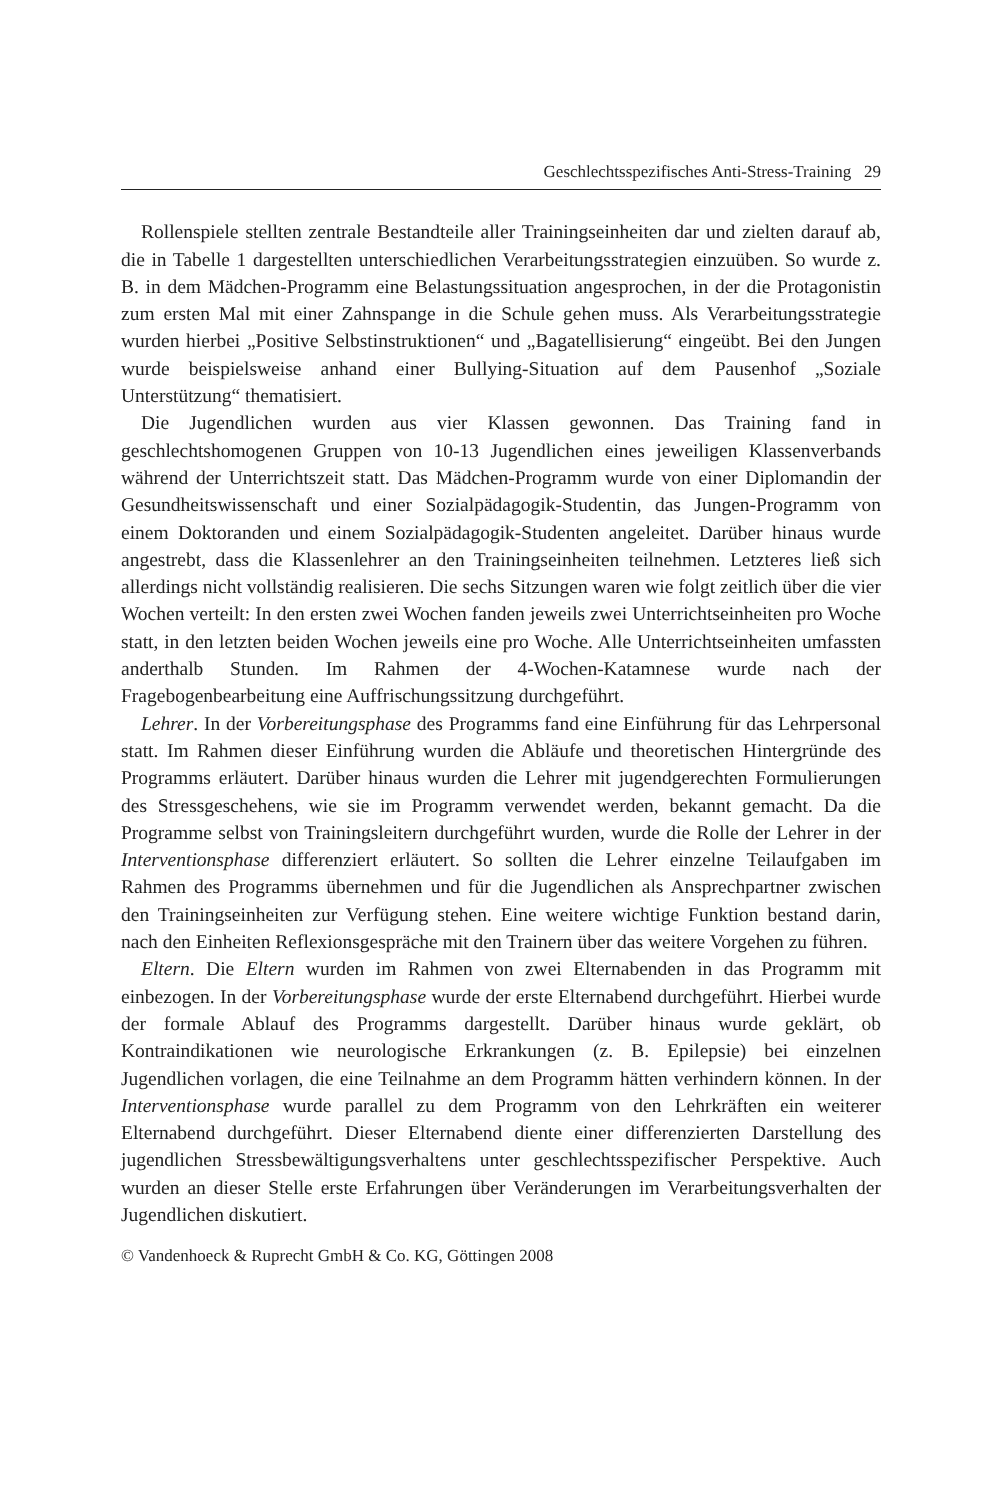Geschlechtsspezifisches Anti-Stress-Training 29
Rollenspiele stellten zentrale Bestandteile aller Trainingseinheiten dar und zielten darauf ab, die in Tabelle 1 dargestellten unterschiedlichen Verarbeitungsstrategien einzuüben. So wurde z. B. in dem Mädchen-Programm eine Belastungssituation angesprochen, in der die Protagonistin zum ersten Mal mit einer Zahnspange in die Schule gehen muss. Als Verarbeitungsstrategie wurden hierbei „Positive Selbstinstruktionen“ und „Bagatellisierung“ eingeübt. Bei den Jungen wurde beispielsweise anhand einer Bullying-Situation auf dem Pausenhof „Soziale Unterstützung“ thematisiert.
Die Jugendlichen wurden aus vier Klassen gewonnen. Das Training fand in geschlechtshomogenen Gruppen von 10-13 Jugendlichen eines jeweiligen Klassenverbands während der Unterrichtszeit statt. Das Mädchen-Programm wurde von einer Diplomandin der Gesundheitswissenschaft und einer Sozialpädagogik-Studentin, das Jungen-Programm von einem Doktoranden und einem Sozialpädagogik-Studenten angeleitet. Darüber hinaus wurde angestrebt, dass die Klassenlehrer an den Trainingseinheiten teilnehmen. Letzteres ließ sich allerdings nicht vollständig realisieren. Die sechs Sitzungen waren wie folgt zeitlich über die vier Wochen verteilt: In den ersten zwei Wochen fanden jeweils zwei Unterrichtseinheiten pro Woche statt, in den letzten beiden Wochen jeweils eine pro Woche. Alle Unterrichtseinheiten umfassten anderthalb Stunden. Im Rahmen der 4-Wochen-Katamnese wurde nach der Fragebogenbearbeitung eine Auffrischungssitzung durchgeführt.
Lehrer. In der Vorbereitungsphase des Programms fand eine Einführung für das Lehrpersonal statt. Im Rahmen dieser Einführung wurden die Abläufe und theoretischen Hintergründe des Programms erläutert. Darüber hinaus wurden die Lehrer mit jugendgerechten Formulierungen des Stressgeschehens, wie sie im Programm verwendet werden, bekannt gemacht. Da die Programme selbst von Trainingsleitern durchgeführt wurden, wurde die Rolle der Lehrer in der Interventionsphase differenziert erläutert. So sollten die Lehrer einzelne Teilaufgaben im Rahmen des Programms übernehmen und für die Jugendlichen als Ansprechpartner zwischen den Trainingseinheiten zur Verfügung stehen. Eine weitere wichtige Funktion bestand darin, nach den Einheiten Reflexionsgespräche mit den Trainern über das weitere Vorgehen zu führen.
Eltern. Die Eltern wurden im Rahmen von zwei Elternabenden in das Programm mit einbezogen. In der Vorbereitungsphase wurde der erste Elternabend durchgeführt. Hierbei wurde der formale Ablauf des Programms dargestellt. Darüber hinaus wurde geklärt, ob Kontraindikationen wie neurologische Erkrankungen (z. B. Epilepsie) bei einzelnen Jugendlichen vorlagen, die eine Teilnahme an dem Programm hätten verhindern können. In der Interventionsphase wurde parallel zu dem Programm von den Lehrkräften ein weiterer Elternabend durchgeführt. Dieser Elternabend diente einer differenzierten Darstellung des jugendlichen Stressbewältigungsverhaltens unter geschlechtsspezifischer Perspektive. Auch wurden an dieser Stelle erste Erfahrungen über Veränderungen im Verarbeitungsverhalten der Jugendlichen diskutiert.
© Vandenhoeck & Ruprecht GmbH & Co. KG, Göttingen 2008